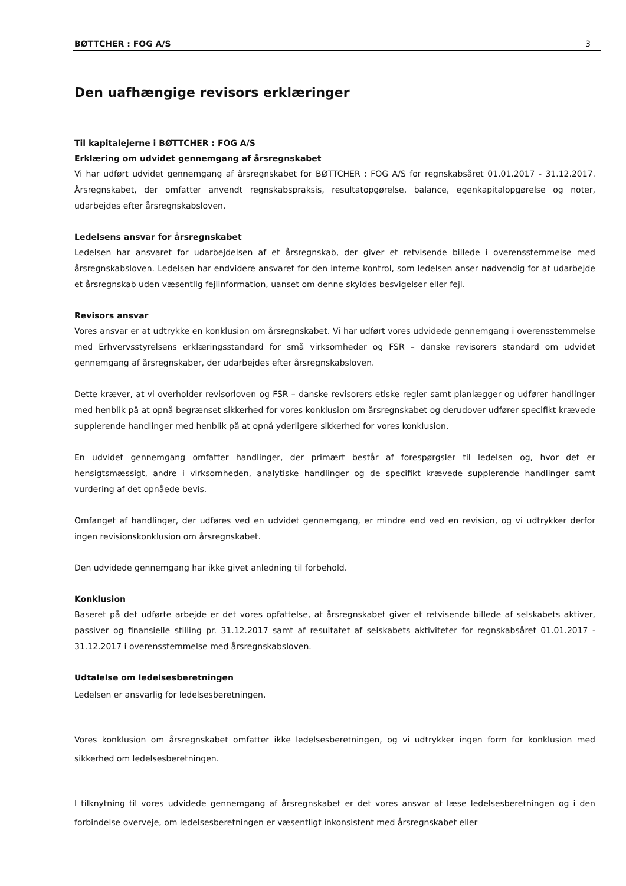BØTTCHER : FOG A/S 3
Den uafhængige revisors erklæringer
Til kapitalejerne i BØTTCHER : FOG A/S
Erklæring om udvidet gennemgang af årsregnskabet
Vi har udført udvidet gennemgang af årsregnskabet for BØTTCHER : FOG A/S for regnskabsåret 01.01.2017 - 31.12.2017. Årsregnskabet, der omfatter anvendt regnskabspraksis, resultatopgørelse, balance, egenkapitalopgørelse og noter, udarbejdes efter årsregnskabsloven.
Ledelsens ansvar for årsregnskabet
Ledelsen har ansvaret for udarbejdelsen af et årsregnskab, der giver et retvisende billede i overensstemmelse med årsregnskabsloven. Ledelsen har endvidere ansvaret for den interne kontrol, som ledelsen anser nødvendig for at udarbejde et årsregnskab uden væsentlig fejlinformation, uanset om denne skyldes besvigelser eller fejl.
Revisors ansvar
Vores ansvar er at udtrykke en konklusion om årsregnskabet. Vi har udført vores udvidede gennemgang i overensstemmelse med Erhvervsstyrelsens erklæringsstandard for små virksomheder og FSR – danske revisorers standard om udvidet gennemgang af årsregnskaber, der udarbejdes efter årsregnskabsloven.
Dette kræver, at vi overholder revisorloven og FSR – danske revisorers etiske regler samt planlægger og udfører handlinger med henblik på at opnå begrænset sikkerhed for vores konklusion om årsregnskabet og derudover udfører specifikt krævede supplerende handlinger med henblik på at opnå yderligere sikkerhed for vores konklusion.
En udvidet gennemgang omfatter handlinger, der primært består af forespørgsler til ledelsen og, hvor det er hensigtsmæssigt, andre i virksomheden, analytiske handlinger og de specifikt krævede supplerende handlinger samt vurdering af det opnåede bevis.
Omfanget af handlinger, der udføres ved en udvidet gennemgang, er mindre end ved en revision, og vi udtrykker derfor ingen revisionskonklusion om årsregnskabet.
Den udvidede gennemgang har ikke givet anledning til forbehold.
Konklusion
Baseret på det udførte arbejde er det vores opfattelse, at årsregnskabet giver et retvisende billede af selskabets aktiver, passiver og finansielle stilling pr. 31.12.2017 samt af resultatet af selskabets aktiviteter for regnskabsåret 01.01.2017 - 31.12.2017 i overensstemmelse med årsregnskabsloven.
Udtalelse om ledelsesberetningen
Ledelsen er ansvarlig for ledelsesberetningen.
Vores konklusion om årsregnskabet omfatter ikke ledelsesberetningen, og vi udtrykker ingen form for konklusion med sikkerhed om ledelsesberetningen.
I tilknytning til vores udvidede gennemgang af årsregnskabet er det vores ansvar at læse ledelsesberetningen og i den forbindelse overveje, om ledelsesberetningen er væsentligt inkonsistent med årsregnskabet eller